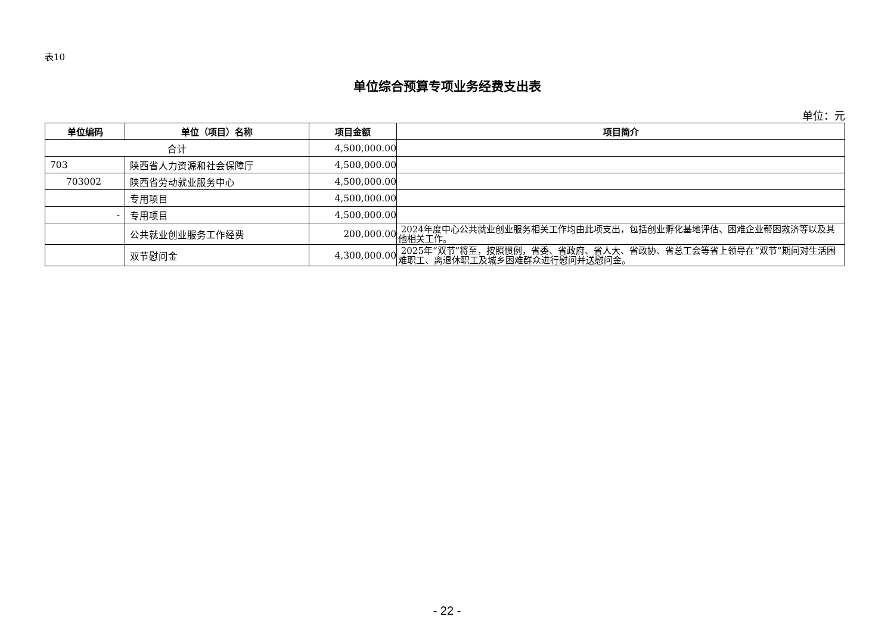表10
单位综合预算专项业务经费支出表
单位：元
| 单位编码 | 单位（项目）名称 | 项目金额 | 项目简介 |
| --- | --- | --- | --- |
| 合计 | | 4,500,000.00 | |
| 703 | 陕西省人力资源和社会保障厅 | 4,500,000.00 | |
| 703002 | 陕西省劳动就业服务中心 | 4,500,000.00 | |
| | 专用项目 | 4,500,000.00 | |
| - | 专用项目 | 4,500,000.00 | |
| | 公共就业创业服务工作经费 | 200,000.00 | 2024年度中心公共就业创业服务相关工作均由此项支出，包括创业孵化基地评估、困难企业帮困救济等以及其他相关工作。 |
| | 双节慰问金 | 4,300,000.00 | 2025年“双节”将至，按照惯例，省委、省政府、省人大、省政协、省总工会等省上领导在“双节”期间对生活困难职工、离退休职工及城乡困难群众进行慰问并送慰问金。 |
- 22 -